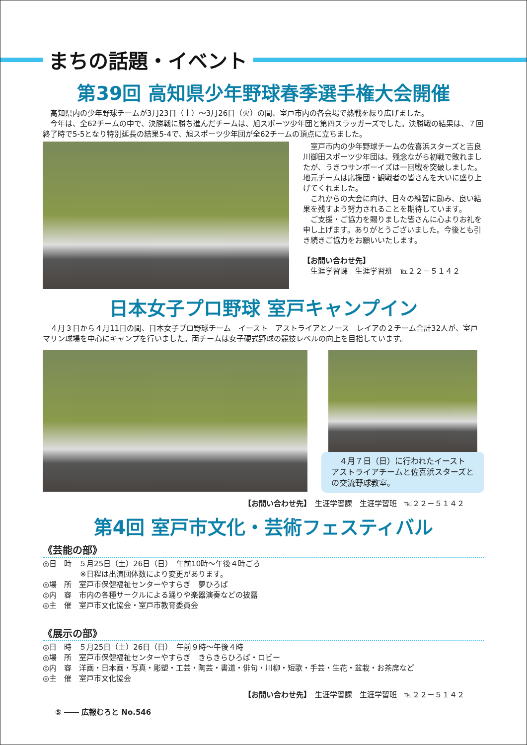まちの話題・イベント
第39回 高知県少年野球春季選手権大会開催
　高知県内の少年野球チームが3月23日（土）～3月26日（火）の間、室戸市内の各会場で熱戦を繰り広げました。
　今年は、全62チームの中で、決勝戦に勝ち進んだチームは、旭スポーツ少年団と第四スラッガーズでした。決勝戦の結果は、７回終了時で5-5となり特別延長の結果5-4で、旭スポーツ少年団が全62チームの頂点に立ちました。
　室戸市内の少年野球チームの佐喜浜スターズと吉良川御田スポーツ少年団は、残念ながら初戦で敗れましたが、うきつサンボーイズは一回戦を突破しました。地元チームは応援団・観戦者の皆さんを大いに盛り上げてくれました。
　これからの大会に向け、日々の練習に励み、良い結果を残すよう努力されることを期待しています。
　ご支援・ご協力を賜りました皆さんに心よりお礼を申し上げます。ありがとうございました。今後とも引き続きご協力をお願いいたします。
【お問い合わせ先】
　生涯学習課　生涯学習班　℡２２－５１４２
日本女子プロ野球 室戸キャンプイン
　４月３日から４月11日の間、日本女子プロ野球チーム　イースト　アストライアとノース　レイアの２チーム合計32人が、室戸マリン球場を中心にキャンプを行いました。両チームは女子硬式野球の競技レベルの向上を目指しています。
　４月７日（日）に行われたイースト　アストライアチームと佐喜浜スターズとの交流野球教室。
【お問い合わせ先】　生涯学習課　生涯学習班　℡２２－５１４２
第4回 室戸市文化・芸術フェスティバル
《芸能の部》
◎日　時　５月25日（土）26日（日）　午前10時～午後４時ごろ
　　　　　※日程は出演団体数により変更があります。
◎場　所　室戸市保健福祉センターやすらぎ　夢ひろば
◎内　容　市内の各種サークルによる踊りや楽器演奏などの披露
◎主　催　室戸市文化協会・室戸市教育委員会
《展示の部》
◎日　時　５月25日（土）26日（日）　午前９時～午後４時
◎場　所　室戸市保健福祉センターやすらぎ　きらきらひろば・ロビー
◎内　容　洋画・日本画・写真・彫塑・工芸・陶芸・書道・俳句・川柳・短歌・手芸・生花・盆栽・お茶席など
◎主　催　室戸市文化協会
【お問い合わせ先】　生涯学習課　生涯学習班　℡２２－５１４２
⑤ ―― 広報むろと No.546